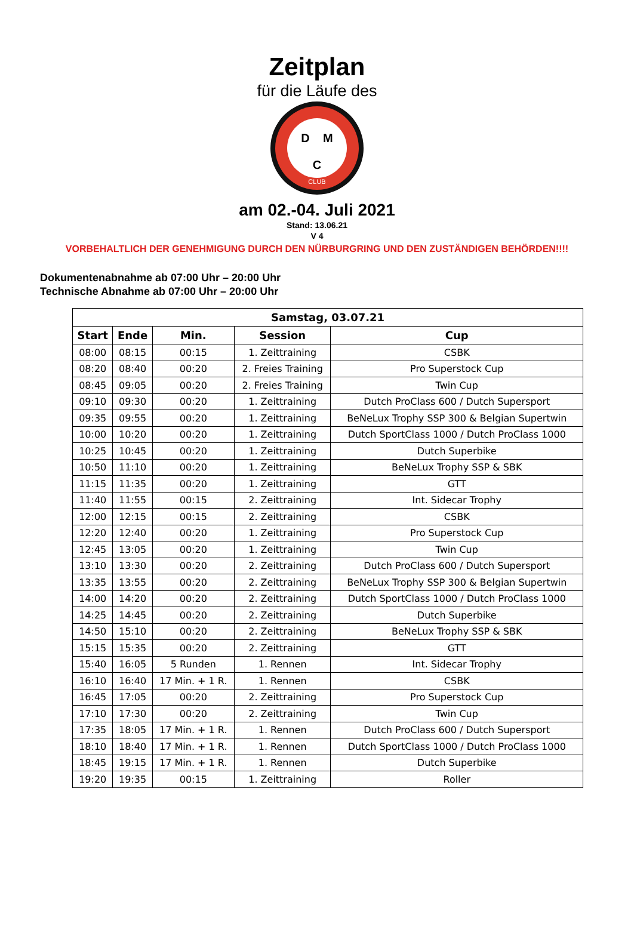Zeitplan
für die Läufe des
D M
C
CLUB
am 02.-04. Juli 2021
Stand: 13.06.21
V 4
VORBEHALTLICH DER GENEHMIGUNG DURCH DEN NÜRBURGRING UND DEN ZUSTÄNDIGEN BEHÖRDEN!!!!
Dokumentenabnahme ab 07:00 Uhr – 20:00 Uhr
Technische Abnahme ab 07:00 Uhr – 20:00 Uhr
| Samstag, 03.07.21 | | | | |
| --- | --- | --- | --- | --- |
| Start | Ende | Min. | Session | Cup |
| 08:00 | 08:15 | 00:15 | 1. Zeittraining | CSBK |
| 08:20 | 08:40 | 00:20 | 2. Freies Training | Pro Superstock Cup |
| 08:45 | 09:05 | 00:20 | 2. Freies Training | Twin Cup |
| 09:10 | 09:30 | 00:20 | 1. Zeittraining | Dutch ProClass 600 / Dutch Supersport |
| 09:35 | 09:55 | 00:20 | 1. Zeittraining | BeNeLux Trophy SSP 300 & Belgian Supertwin |
| 10:00 | 10:20 | 00:20 | 1. Zeittraining | Dutch SportClass 1000 / Dutch ProClass 1000 |
| 10:25 | 10:45 | 00:20 | 1. Zeittraining | Dutch Superbike |
| 10:50 | 11:10 | 00:20 | 1. Zeittraining | BeNeLux Trophy SSP & SBK |
| 11:15 | 11:35 | 00:20 | 1. Zeittraining | GTT |
| 11:40 | 11:55 | 00:15 | 2. Zeittraining | Int. Sidecar Trophy |
| 12:00 | 12:15 | 00:15 | 2. Zeittraining | CSBK |
| 12:20 | 12:40 | 00:20 | 1. Zeittraining | Pro Superstock Cup |
| 12:45 | 13:05 | 00:20 | 1. Zeittraining | Twin Cup |
| 13:10 | 13:30 | 00:20 | 2. Zeittraining | Dutch ProClass 600 / Dutch Supersport |
| 13:35 | 13:55 | 00:20 | 2. Zeittraining | BeNeLux Trophy SSP 300 & Belgian Supertwin |
| 14:00 | 14:20 | 00:20 | 2. Zeittraining | Dutch SportClass 1000 / Dutch ProClass 1000 |
| 14:25 | 14:45 | 00:20 | 2. Zeittraining | Dutch Superbike |
| 14:50 | 15:10 | 00:20 | 2. Zeittraining | BeNeLux Trophy SSP & SBK |
| 15:15 | 15:35 | 00:20 | 2. Zeittraining | GTT |
| 15:40 | 16:05 | 5 Runden | 1. Rennen | Int. Sidecar Trophy |
| 16:10 | 16:40 | 17 Min. + 1 R. | 1. Rennen | CSBK |
| 16:45 | 17:05 | 00:20 | 2. Zeittraining | Pro Superstock Cup |
| 17:10 | 17:30 | 00:20 | 2. Zeittraining | Twin Cup |
| 17:35 | 18:05 | 17 Min. + 1 R. | 1. Rennen | Dutch ProClass 600 / Dutch Supersport |
| 18:10 | 18:40 | 17 Min. + 1 R. | 1. Rennen | Dutch SportClass 1000 / Dutch ProClass 1000 |
| 18:45 | 19:15 | 17 Min. + 1 R. | 1. Rennen | Dutch Superbike |
| 19:20 | 19:35 | 00:15 | 1. Zeittraining | Roller |